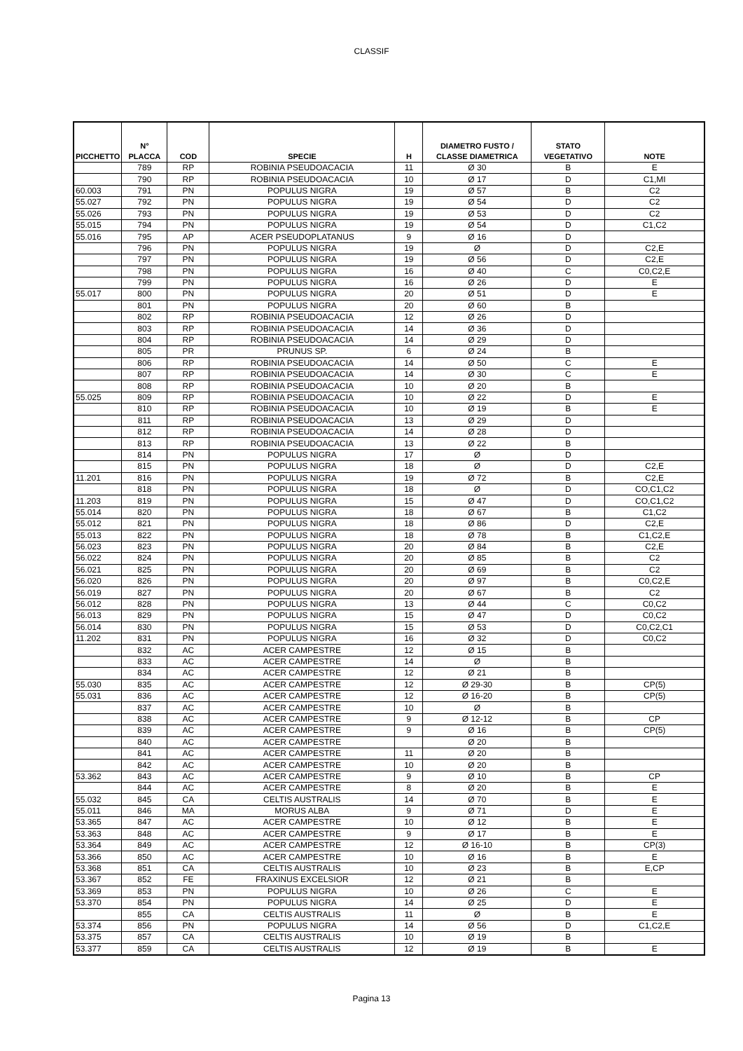CLASSIF
| PICCHETTO | N° PLACCA | COD | SPECIE | H | DIAMETRO FUSTO / CLASSE DIAMETRICA | STATO VEGETATIVO | NOTE |
| --- | --- | --- | --- | --- | --- | --- | --- |
| | 789 | RP | ROBINIA PSEUDOACACIA | 11 | Ø 30 | B | E |
| | 790 | RP | ROBINIA PSEUDOACACIA | 10 | Ø 17 | D | C1,MI |
| 60.003 | 791 | PN | POPULUS NIGRA | 19 | Ø 57 | B | C2 |
| 55.027 | 792 | PN | POPULUS NIGRA | 19 | Ø 54 | D | C2 |
| 55.026 | 793 | PN | POPULUS NIGRA | 19 | Ø 53 | D | C2 |
| 55.015 | 794 | PN | POPULUS NIGRA | 19 | Ø 54 | D | C1,C2 |
| 55.016 | 795 | AP | ACER PSEUDOPLATANUS | 9 | Ø 16 | D | |
| | 796 | PN | POPULUS NIGRA | 19 | Ø | D | C2,E |
| | 797 | PN | POPULUS NIGRA | 19 | Ø 56 | D | C2,E |
| | 798 | PN | POPULUS NIGRA | 16 | Ø 40 | C | C0,C2,E |
| | 799 | PN | POPULUS NIGRA | 16 | Ø 26 | D | E |
| 55.017 | 800 | PN | POPULUS NIGRA | 20 | Ø 51 | D | E |
| | 801 | PN | POPULUS NIGRA | 20 | Ø 60 | B | |
| | 802 | RP | ROBINIA PSEUDOACACIA | 12 | Ø 26 | D | |
| | 803 | RP | ROBINIA PSEUDOACACIA | 14 | Ø 36 | D | |
| | 804 | RP | ROBINIA PSEUDOACACIA | 14 | Ø 29 | D | |
| | 805 | PR | PRUNUS SP. | 6 | Ø 24 | B | |
| | 806 | RP | ROBINIA PSEUDOACACIA | 14 | Ø 50 | C | E |
| | 807 | RP | ROBINIA PSEUDOACACIA | 14 | Ø 30 | C | E |
| | 808 | RP | ROBINIA PSEUDOACACIA | 10 | Ø 20 | B | |
| 55.025 | 809 | RP | ROBINIA PSEUDOACACIA | 10 | Ø 22 | D | E |
| | 810 | RP | ROBINIA PSEUDOACACIA | 10 | Ø 19 | B | E |
| | 811 | RP | ROBINIA PSEUDOACACIA | 13 | Ø 29 | D | |
| | 812 | RP | ROBINIA PSEUDOACACIA | 14 | Ø 28 | D | |
| | 813 | RP | ROBINIA PSEUDOACACIA | 13 | Ø 22 | B | |
| | 814 | PN | POPULUS NIGRA | 17 | Ø | D | |
| | 815 | PN | POPULUS NIGRA | 18 | Ø | D | C2,E |
| 11.201 | 816 | PN | POPULUS NIGRA | 19 | Ø 72 | B | C2,E |
| | 818 | PN | POPULUS NIGRA | 18 | Ø | D | CO,C1,C2 |
| 11.203 | 819 | PN | POPULUS NIGRA | 15 | Ø 47 | D | CO,C1,C2 |
| 55.014 | 820 | PN | POPULUS NIGRA | 18 | Ø 67 | B | C1,C2 |
| 55.012 | 821 | PN | POPULUS NIGRA | 18 | Ø 86 | D | C2,E |
| 55.013 | 822 | PN | POPULUS NIGRA | 18 | Ø 78 | B | C1,C2,E |
| 56.023 | 823 | PN | POPULUS NIGRA | 20 | Ø 84 | B | C2,E |
| 56.022 | 824 | PN | POPULUS NIGRA | 20 | Ø 85 | B | C2 |
| 56.021 | 825 | PN | POPULUS NIGRA | 20 | Ø 69 | B | C2 |
| 56.020 | 826 | PN | POPULUS NIGRA | 20 | Ø 97 | B | C0,C2,E |
| 56.019 | 827 | PN | POPULUS NIGRA | 20 | Ø 67 | B | C2 |
| 56.012 | 828 | PN | POPULUS NIGRA | 13 | Ø 44 | C | C0,C2 |
| 56.013 | 829 | PN | POPULUS NIGRA | 15 | Ø 47 | D | C0,C2 |
| 56.014 | 830 | PN | POPULUS NIGRA | 15 | Ø 53 | D | C0,C2,C1 |
| 11.202 | 831 | PN | POPULUS NIGRA | 16 | Ø 32 | D | C0,C2 |
| | 832 | AC | ACER CAMPESTRE | 12 | Ø 15 | B | |
| | 833 | AC | ACER CAMPESTRE | 14 | Ø | B | |
| | 834 | AC | ACER CAMPESTRE | 12 | Ø 21 | B | |
| 55.030 | 835 | AC | ACER CAMPESTRE | 12 | Ø 29-30 | B | CP(5) |
| 55.031 | 836 | AC | ACER CAMPESTRE | 12 | Ø 16-20 | B | CP(5) |
| | 837 | AC | ACER CAMPESTRE | 10 | Ø | B | |
| | 838 | AC | ACER CAMPESTRE | 9 | Ø 12-12 | B | CP |
| | 839 | AC | ACER CAMPESTRE | 9 | Ø 16 | B | CP(5) |
| | 840 | AC | ACER CAMPESTRE | | Ø 20 | B | |
| | 841 | AC | ACER CAMPESTRE | 11 | Ø 20 | B | |
| | 842 | AC | ACER CAMPESTRE | 10 | Ø 20 | B | |
| 53.362 | 843 | AC | ACER CAMPESTRE | 9 | Ø 10 | B | CP |
| | 844 | AC | ACER CAMPESTRE | 8 | Ø 20 | B | E |
| 55.032 | 845 | CA | CELTIS AUSTRALIS | 14 | Ø 70 | B | E |
| 55.011 | 846 | MA | MORUS ALBA | 9 | Ø 71 | D | E |
| 53.365 | 847 | AC | ACER CAMPESTRE | 10 | Ø 12 | B | E |
| 53.363 | 848 | AC | ACER CAMPESTRE | 9 | Ø 17 | B | E |
| 53.364 | 849 | AC | ACER CAMPESTRE | 12 | Ø 16-10 | B | CP(3) |
| 53.366 | 850 | AC | ACER CAMPESTRE | 10 | Ø 16 | B | E |
| 53.368 | 851 | CA | CELTIS AUSTRALIS | 10 | Ø 23 | B | E,CP |
| 53.367 | 852 | FE | FRAXINUS EXCELSIOR | 12 | Ø 21 | B | |
| 53.369 | 853 | PN | POPULUS NIGRA | 10 | Ø 26 | C | E |
| 53.370 | 854 | PN | POPULUS NIGRA | 14 | Ø 25 | D | E |
| | 855 | CA | CELTIS AUSTRALIS | 11 | Ø | B | E |
| 53.374 | 856 | PN | POPULUS NIGRA | 14 | Ø 56 | D | C1,C2,E |
| 53.375 | 857 | CA | CELTIS AUSTRALIS | 10 | Ø 19 | B | |
| 53.377 | 859 | CA | CELTIS AUSTRALIS | 12 | Ø 19 | B | E |
Pagina 13